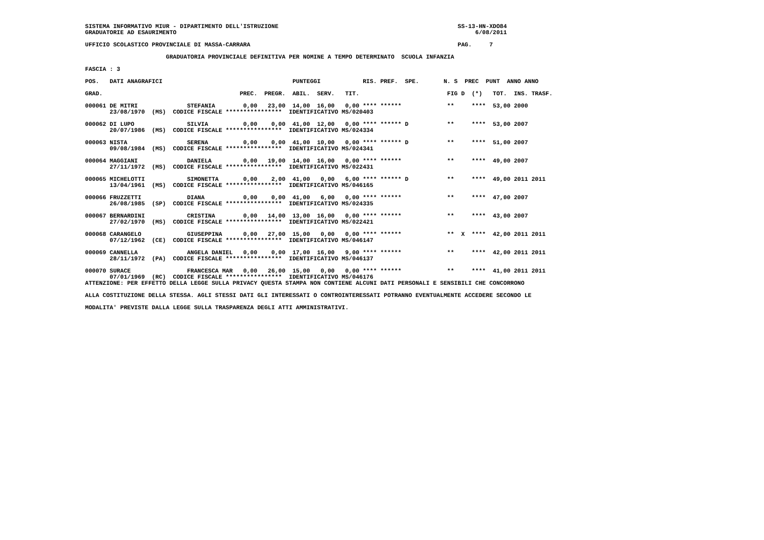SISTEMA INFORMATIVO MIUR - DIPARTIMENTO DELL'ISTRUZIONE                                                   SS-13-HN-XDO84
GRADUATORIE AD ESAURIMENTO                                                                                     6/08/2011
UFFICIO SCOLASTICO PROVINCIALE DI MASSA-CARRARA                                                           PAG.     7
                       GRADUATORIA PROVINCIALE DEFINITIVA PER NOMINE A TEMPO DETERMINATO  SCUOLA INFANZIA
FASCIA : 3
POS.   DATI ANAGRAFICI                                     PUNTEGGI            RIS. PREF.  SPE.       N. S  PREC  PUNT  ANNO ANNO

GRAD.                                       PREC.  PREGR.  ABIL.  SERV.   TIT.                         FIG D  (*)   TOT.  INS. TRASF.

000061 DE MITRI              STEFANIA        0,00   23,00  14,00  16,00   0,00 **** ******             **     ****  53,00 2000
       23/08/1970  (MS)  CODICE FISCALE ****************  IDENTIFICATIVO MS/020403

000062 DI LUPO               SILVIA          0,00    0,00  41,00  12,00   0,00 **** ****** D           **     ****  53,00 2007
       20/07/1986  (MS)  CODICE FISCALE ****************  IDENTIFICATIVO MS/024334

000063 NISTA                 SERENA          0,00    0,00  41,00  10,00   0,00 **** ****** D           **     ****  51,00 2007
       09/08/1984  (MS)  CODICE FISCALE ****************  IDENTIFICATIVO MS/024341

000064 MAGGIANI              DANIELA         0,00   19,00  14,00  16,00   0,00 **** ******             **     ****  49,00 2007
       27/11/1972  (MS)  CODICE FISCALE ****************  IDENTIFICATIVO MS/022431

000065 MICHELOTTI            SIMONETTA       0,00    2,00  41,00   0,00   6,00 **** ****** D           **     ****  49,00 2011 2011
       13/04/1961  (MS)  CODICE FISCALE ****************  IDENTIFICATIVO MS/046165

000066 FRUZZETTI             DIANA           0,00    0,00  41,00   6,00   0,00 **** ******             **     ****  47,00 2007
       26/08/1985  (SP)  CODICE FISCALE ****************  IDENTIFICATIVO MS/024335

000067 BERNARDINI            CRISTINA        0,00   14,00  13,00  16,00   0,00 **** ******             **     ****  43,00 2007
       27/02/1970  (MS)  CODICE FISCALE ****************  IDENTIFICATIVO MS/022421

000068 CARANGELO             GIUSEPPINA      0,00   27,00  15,00   0,00   0,00 **** ******             **  X  ****  42,00 2011 2011
       07/12/1962  (CE)  CODICE FISCALE ****************  IDENTIFICATIVO MS/046147

000069 CANNELLA              ANGELA DANIEL   0,00    0,00  17,00  16,00   9,00 **** ******             **     ****  42,00 2011 2011
       28/11/1972  (PA)  CODICE FISCALE ****************  IDENTIFICATIVO MS/046137

000070 SURACE                FRANCESCA MAR   0,00   26,00  15,00   0,00   0,00 **** ******             **     ****  41,00 2011 2011
       07/01/1969  (RC)  CODICE FISCALE ****************  IDENTIFICATIVO MS/046176
ATTENZIONE: PER EFFETTO DELLA LEGGE SULLA PRIVACY QUESTA STAMPA NON CONTIENE ALCUNI DATI PERSONALI E SENSIBILI CHE CONCORRONO

ALLA COSTITUZIONE DELLA STESSA. AGLI STESSI DATI GLI INTERESSATI O CONTROINTERESSATI POTRANNO EVENTUALMENTE ACCEDERE SECONDO LE

MODALITA' PREVISTE DALLA LEGGE SULLA TRASPARENZA DEGLI ATTI AMMINISTRATIVI.